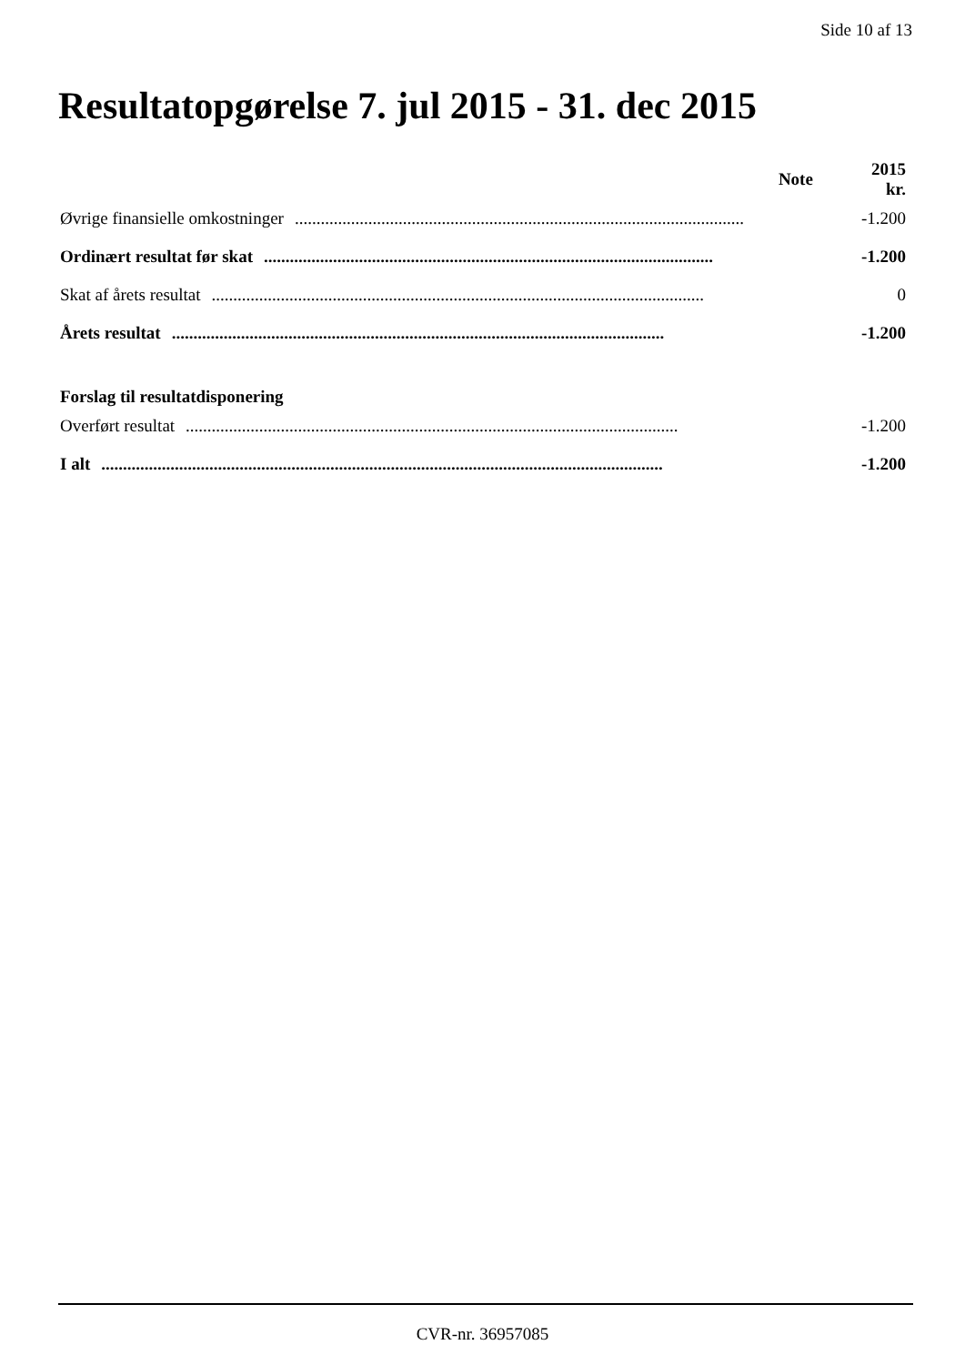Side 10 af 13
Resultatopgørelse 7. jul 2015 - 31. dec 2015
| | Note | 2015 kr. |
| --- | --- | --- |
| Øvrige finansielle omkostninger ........................................................................................................ | | -1.200 |
| Ordinært resultat før skat ........................................................................................................ | | -1.200 |
| Skat af årets resultat .................................................................................................................. | | 0 |
| Årets resultat .................................................................................................................. | | -1.200 |
| Forslag til resultatdisponering | | |
| Overført resultat .................................................................................................................. | | -1.200 |
| I alt .................................................................................................................................. | | -1.200 |
CVR-nr. 36957085